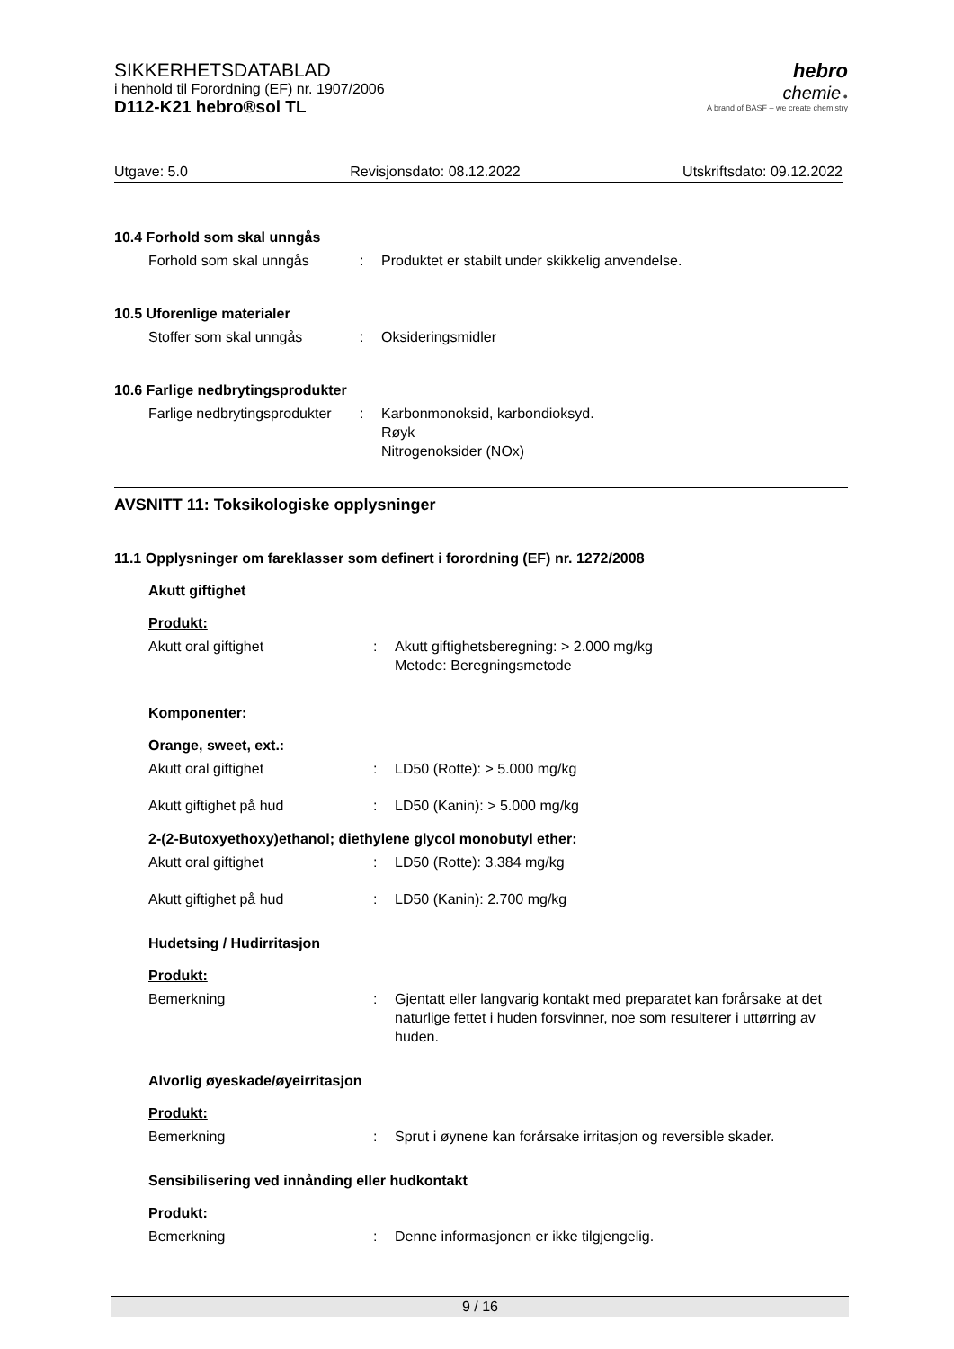SIKKERHETSDATABLAD
i henhold til Forordning (EF) nr. 1907/2006
D112-K21 hebro®sol TL
hebro
chemie ●
A brand of BASF – we create chemistry
Utgave: 5.0 Revisjonsdato: 08.12.2022 Utskriftsdato: 09.12.2022
10.4 Forhold som skal unngås
Forhold som skal unngås : Produktet er stabilt under skikkelig anvendelse.
10.5 Uforenlige materialer
Stoffer som skal unngås : Oksideringsmidler
10.6 Farlige nedbrytingsprodukter
Farlige nedbrytingsprodukter
: Karbonmonoksid, karbondioksyd.
Røyk
Nitrogenoksider (NOx)
AVSNITT 11: Toksikologiske opplysninger
11.1 Opplysninger om fareklasser som definert i forordning (EF) nr. 1272/2008
Akutt giftighet
Produkt:
Akutt oral giftighet : Akutt giftighetsberegning: > 2.000 mg/kg
Metode: Beregningsmetode
Komponenter:
Orange, sweet, ext.:
Akutt oral giftighet : LD50 (Rotte): > 5.000 mg/kg
Akutt giftighet på hud : LD50 (Kanin): > 5.000 mg/kg
2-(2-Butoxyethoxy)ethanol; diethylene glycol monobutyl ether:
Akutt oral giftighet : LD50 (Rotte): 3.384 mg/kg
Akutt giftighet på hud : LD50 (Kanin): 2.700 mg/kg
Hudetsing / Hudirritasjon
Produkt:
Bemerkning : Gjentatt eller langvarig kontakt med preparatet kan forårsake at det naturlige fettet i huden forsvinner, noe som resulterer i uttørring av huden.
Alvorlig øyeskade/øyeirritasjon
Produkt:
Bemerkning : Sprut i øynene kan forårsake irritasjon og reversible skader.
Sensibilisering ved innånding eller hudkontakt
Produkt:
Bemerkning : Denne informasjonen er ikke tilgjengelig.
9 / 16